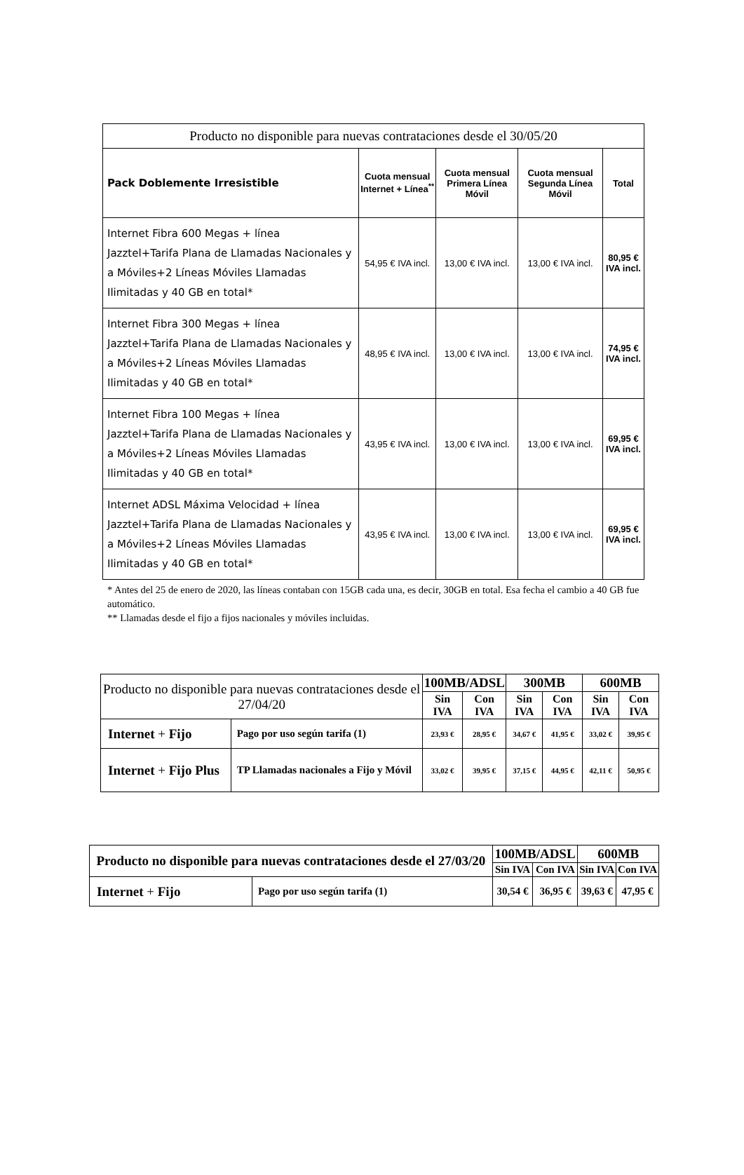| Producto no disponible para nuevas contrataciones desde el 30/05/20 | | | | |
| --- | --- | --- | --- | --- |
| Pack Doblemente Irresistible | Cuota mensual Internet + Línea<sup>**</sup> | Cuota mensual Primera Línea Móvil | Cuota mensual Segunda Línea Móvil | Total |
| Internet Fibra 600 Megas + línea Jazztel+Tarifa Plana de Llamadas Nacionales y a Móviles+2 Líneas Móviles Llamadas Ilimitadas y 40 GB en total* | 54,95 € IVA incl. | 13,00 € IVA incl. | 13,00 € IVA incl. | 80,95 € IVA incl. |
| Internet Fibra 300 Megas + línea Jazztel+Tarifa Plana de Llamadas Nacionales y a Móviles+2 Líneas Móviles Llamadas Ilimitadas y 40 GB en total* | 48,95 € IVA incl. | 13,00 € IVA incl. | 13,00 € IVA incl. | 74,95 € IVA incl. |
| Internet Fibra 100 Megas + línea Jazztel+Tarifa Plana de Llamadas Nacionales y a Móviles+2 Líneas Móviles Llamadas Ilimitadas y 40 GB en total* | 43,95 € IVA incl. | 13,00 € IVA incl. | 13,00 € IVA incl. | 69,95 € IVA incl. |
| Internet ADSL Máxima Velocidad + línea Jazztel+Tarifa Plana de Llamadas Nacionales y a Móviles+2 Líneas Móviles Llamadas Ilimitadas y 40 GB en total* | 43,95 € IVA incl. | 13,00 € IVA incl. | 13,00 € IVA incl. | 69,95 € IVA incl. |
* Antes del 25 de enero de 2020, las líneas contaban con 15GB cada una, es decir, 30GB en total. Esa fecha el cambio a 40 GB fue automático.
** Llamadas desde el fijo a fijos nacionales y móviles incluidas.
| Producto no disponible para nuevas contrataciones desde el 27/04/20 | | 100MB/ADSL | | 300MB | | 600MB | |
| | | Sin IVA | Con IVA | Sin IVA | Con IVA | Sin IVA | Con IVA |
| Internet + Fijo | Pago por uso según tarifa (1) | 23,93 € | 28,95 € | 34,67 € | 41,95 € | 33,02 € | 39,95 € |
| Internet + Fijo Plus | TP Llamadas nacionales a Fijo y Móvil | 33,02 € | 39,95 € | 37,15 € | 44,95 € | 42,11 € | 50,95 € |
| Producto no disponible para nuevas contrataciones desde el 27/03/20 | | 100MB/ADSL | | 600MB | |
| | | Sin IVA | Con IVA | Sin IVA | Con IVA |
| Internet + Fijo | Pago por uso según tarifa (1) | 30,54 € | 36,95 € | 39,63 € | 47,95 € |